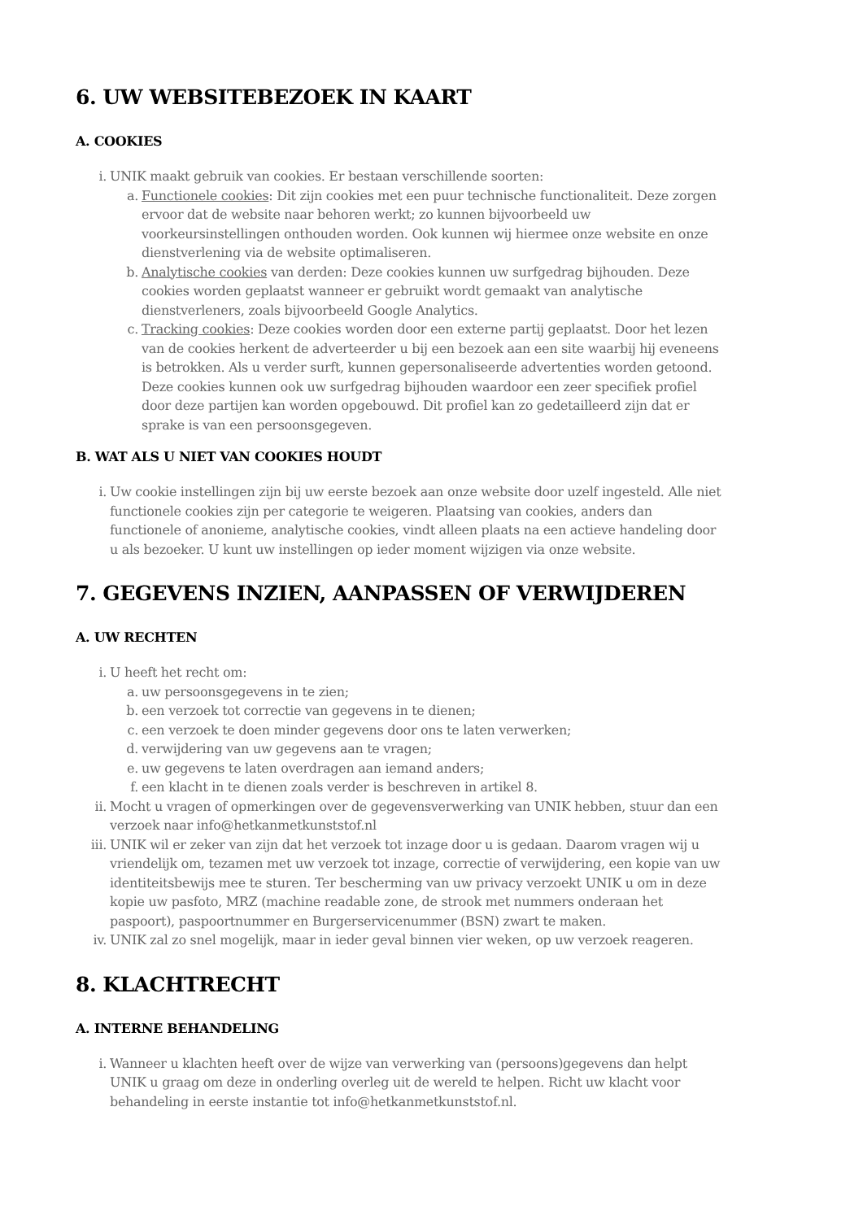6. UW WEBSITEBEZOEK IN KAART
A. COOKIES
i. UNIK maakt gebruik van cookies. Er bestaan verschillende soorten:
a. Functionele cookies: Dit zijn cookies met een puur technische functionaliteit. Deze zorgen ervoor dat de website naar behoren werkt; zo kunnen bijvoorbeeld uw voorkeursinstellingen onthouden worden. Ook kunnen wij hiermee onze website en onze dienstverlening via de website optimaliseren.
b. Analytische cookies van derden: Deze cookies kunnen uw surfgedrag bijhouden. Deze cookies worden geplaatst wanneer er gebruikt wordt gemaakt van analytische dienstverleners, zoals bijvoorbeeld Google Analytics.
c. Tracking cookies: Deze cookies worden door een externe partij geplaatst. Door het lezen van de cookies herkent de adverteerder u bij een bezoek aan een site waarbij hij eveneens is betrokken. Als u verder surft, kunnen gepersonaliseerde advertenties worden getoond. Deze cookies kunnen ook uw surfgedrag bijhouden waardoor een zeer specifiek profiel door deze partijen kan worden opgebouwd. Dit profiel kan zo gedetailleerd zijn dat er sprake is van een persoonsgegeven.
B. WAT ALS U NIET VAN COOKIES HOUDT
i. Uw cookie instellingen zijn bij uw eerste bezoek aan onze website door uzelf ingesteld. Alle niet functionele cookies zijn per categorie te weigeren. Plaatsing van cookies, anders dan functionele of anonieme, analytische cookies, vindt alleen plaats na een actieve handeling door u als bezoeker. U kunt uw instellingen op ieder moment wijzigen via onze website.
7. GEGEVENS INZIEN, AANPASSEN OF VERWIJDEREN
A. UW RECHTEN
i. U heeft het recht om:
a. uw persoonsgegevens in te zien;
b. een verzoek tot correctie van gegevens in te dienen;
c. een verzoek te doen minder gegevens door ons te laten verwerken;
d. verwijdering van uw gegevens aan te vragen;
e. uw gegevens te laten overdragen aan iemand anders;
f. een klacht in te dienen zoals verder is beschreven in artikel 8.
ii. Mocht u vragen of opmerkingen over de gegevensverwerking van UNIK hebben, stuur dan een verzoek naar info@hetkanmetkunststof.nl
iii. UNIK wil er zeker van zijn dat het verzoek tot inzage door u is gedaan. Daarom vragen wij u vriendelijk om, tezamen met uw verzoek tot inzage, correctie of verwijdering, een kopie van uw identiteitsbewijs mee te sturen. Ter bescherming van uw privacy verzoekt UNIK u om in deze kopie uw pasfoto, MRZ (machine readable zone, de strook met nummers onderaan het paspoort), paspoortnummer en Burgerservicenummer (BSN) zwart te maken.
iv. UNIK zal zo snel mogelijk, maar in ieder geval binnen vier weken, op uw verzoek reageren.
8. KLACHTRECHT
A. INTERNE BEHANDELING
i. Wanneer u klachten heeft over de wijze van verwerking van (persoons)gegevens dan helpt UNIK u graag om deze in onderling overleg uit de wereld te helpen. Richt uw klacht voor behandeling in eerste instantie tot info@hetkanmetkunststof.nl.